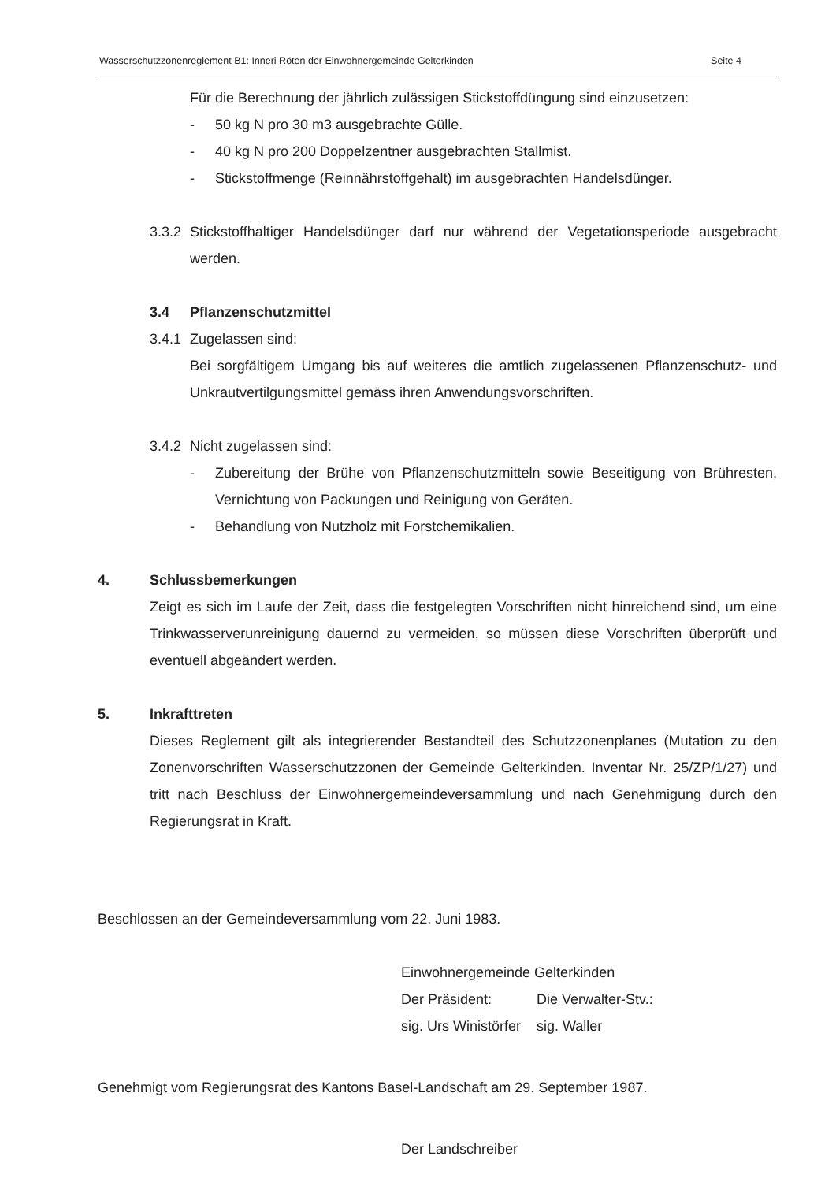Wasserschutzzonenreglement B1: Inneri Röten der Einwohnergemeinde Gelterkinden Seite 4
Für die Berechnung der jährlich zulässigen Stickstoffdüngung sind einzusetzen:
- 50 kg N pro 30 m3 ausgebrachte Gülle.
- 40 kg N pro 200 Doppelzentner ausgebrachten Stallmist.
- Stickstoffmenge (Reinnährstoffgehalt) im ausgebrachten Handelsdünger.
3.3.2 Stickstoffhaltiger Handelsdünger darf nur während der Vegetationsperiode ausgebracht werden.
3.4 Pflanzenschutzmittel
3.4.1 Zugelassen sind:
Bei sorgfältigem Umgang bis auf weiteres die amtlich zugelassenen Pflanzenschutz- und Unkrautvertilgungsmittel gemäss ihren Anwendungsvorschriften.
3.4.2 Nicht zugelassen sind:
- Zubereitung der Brühe von Pflanzenschutzmitteln sowie Beseitigung von Brühresten, Vernichtung von Packungen und Reinigung von Geräten.
- Behandlung von Nutzholz mit Forstchemikalien.
4. Schlussbemerkungen
Zeigt es sich im Laufe der Zeit, dass die festgelegten Vorschriften nicht hinreichend sind, um eine Trinkwasserverunreinigung dauernd zu vermeiden, so müssen diese Vorschriften überprüft und eventuell abgeändert werden.
5. Inkrafttreten
Dieses Reglement gilt als integrierender Bestandteil des Schutzzonenplanes (Mutation zu den Zonenvorschriften Wasserschutzzonen der Gemeinde Gelterkinden. Inventar Nr. 25/ZP/1/27) und tritt nach Beschluss der Einwohnergemeindeversammlung und nach Genehmigung durch den Regierungsrat in Kraft.
Beschlossen an der Gemeindeversammlung vom 22. Juni 1983.
Einwohnergemeinde Gelterkinden
| Der Präsident: | Die Verwalter-Stv.: |
| sig. Urs Winistörfer | sig. Waller |
Genehmigt vom Regierungsrat des Kantons Basel-Landschaft am 29. September 1987.
Der Landschreiber